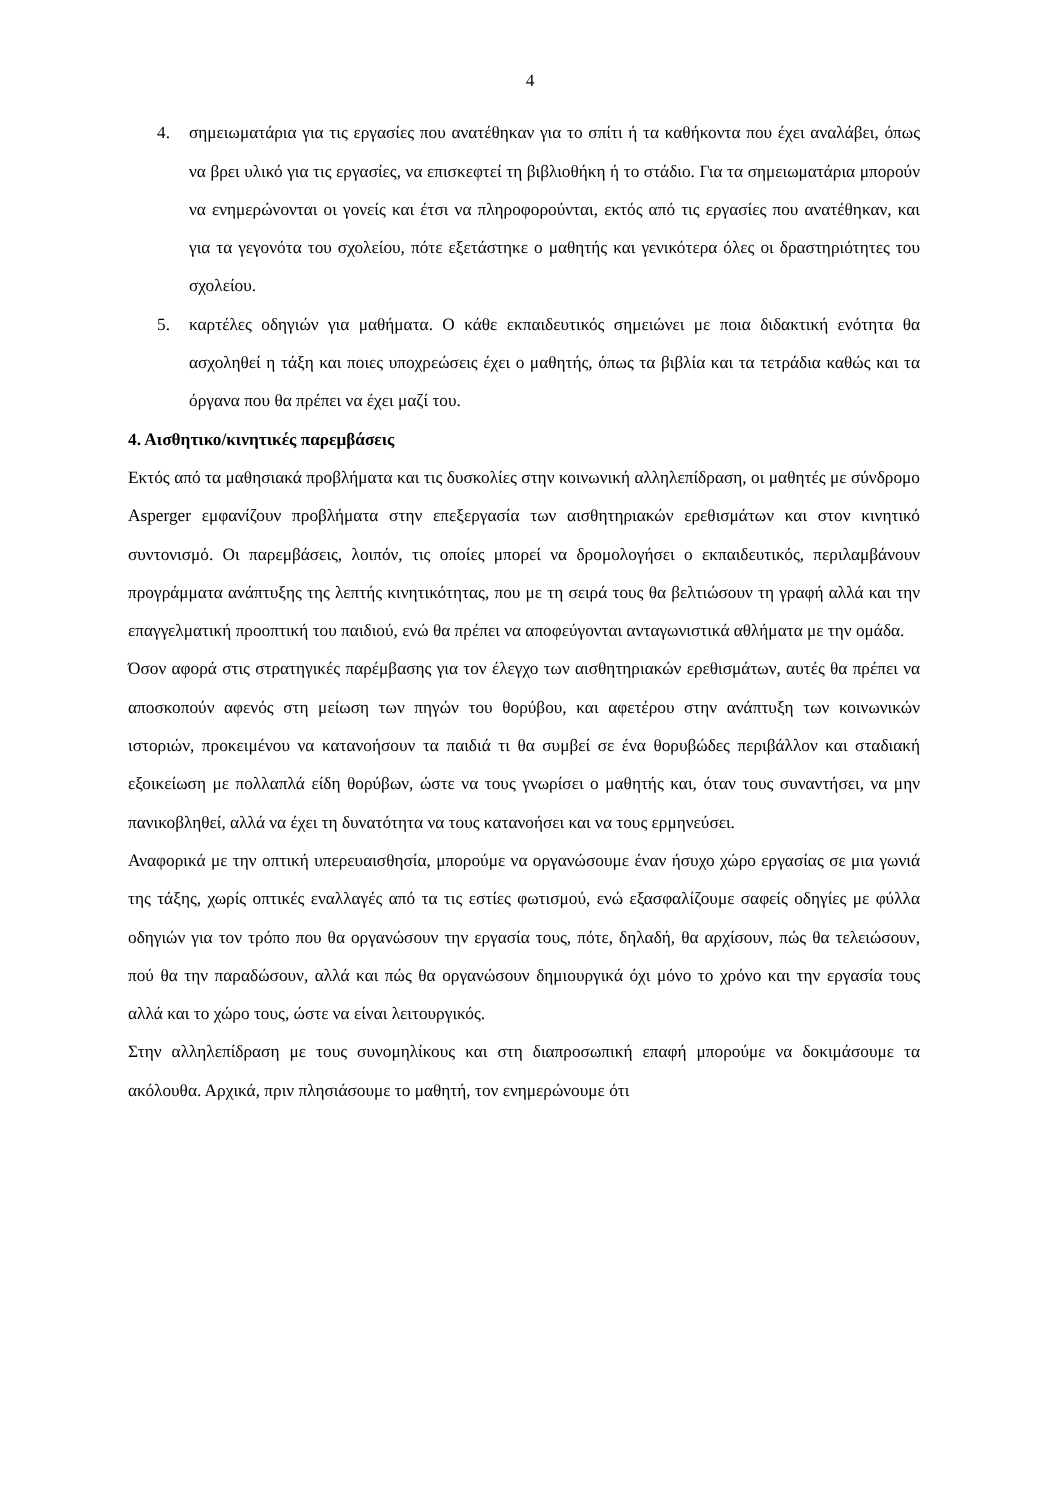4
4. σημειωματάρια για τις εργασίες που ανατέθηκαν για το σπίτι ή τα καθήκοντα που έχει αναλάβει, όπως να βρει υλικό για τις εργασίες, να επισκεφτεί τη βιβλιοθήκη ή το στάδιο. Για τα σημειωματάρια μπορούν να ενημερώνονται οι γονείς και έτσι να πληροφορούνται, εκτός από τις εργασίες που ανατέθηκαν, και για τα γεγονότα του σχολείου, πότε εξετάστηκε ο μαθητής και γενικότερα όλες οι δραστηριότητες του σχολείου.
5. καρτέλες οδηγιών για μαθήματα. Ο κάθε εκπαιδευτικός σημειώνει με ποια διδακτική ενότητα θα ασχοληθεί η τάξη και ποιες υποχρεώσεις έχει ο μαθητής, όπως τα βιβλία και τα τετράδια καθώς και τα όργανα που θα πρέπει να έχει μαζί του.
4. Αισθητικο/κινητικές παρεμβάσεις
Εκτός από τα μαθησιακά προβλήματα και τις δυσκολίες στην κοινωνική αλληλεπίδραση, οι μαθητές με σύνδρομο Asperger εμφανίζουν προβλήματα στην επεξεργασία των αισθητηριακών ερεθισμάτων και στον κινητικό συντονισμό. Οι παρεμβάσεις, λοιπόν, τις οποίες μπορεί να δρομολογήσει ο εκπαιδευτικός, περιλαμβάνουν προγράμματα ανάπτυξης της λεπτής κινητικότητας, που με τη σειρά τους θα βελτιώσουν τη γραφή αλλά και την επαγγελματική προοπτική του παιδιού, ενώ θα πρέπει να αποφεύγονται ανταγωνιστικά αθλήματα με την ομάδα.
Όσον αφορά στις στρατηγικές παρέμβασης για τον έλεγχο των αισθητηριακών ερεθισμάτων, αυτές θα πρέπει να αποσκοπούν αφενός στη μείωση των πηγών του θορύβου, και αφετέρου στην ανάπτυξη των κοινωνικών ιστοριών, προκειμένου να κατανοήσουν τα παιδιά τι θα συμβεί σε ένα θορυβώδες περιβάλλον και σταδιακή εξοικείωση με πολλαπλά είδη θορύβων, ώστε να τους γνωρίσει ο μαθητής και, όταν τους συναντήσει, να μην πανικοβληθεί, αλλά να έχει τη δυνατότητα να τους κατανοήσει και να τους ερμηνεύσει.
Αναφορικά με την οπτική υπερευαισθησία, μπορούμε να οργανώσουμε έναν ήσυχο χώρο εργασίας σε μια γωνιά της τάξης, χωρίς οπτικές εναλλαγές από τα τις εστίες φωτισμού, ενώ εξασφαλίζουμε σαφείς οδηγίες με φύλλα οδηγιών για τον τρόπο που θα οργανώσουν την εργασία τους, πότε, δηλαδή, θα αρχίσουν, πώς θα τελειώσουν, πού θα την παραδώσουν, αλλά και πώς θα οργανώσουν δημιουργικά όχι μόνο το χρόνο και την εργασία τους αλλά και το χώρο τους, ώστε να είναι λειτουργικός.
Στην αλληλεπίδραση με τους συνομηλίκους και στη διαπροσωπική επαφή μπορούμε να δοκιμάσουμε τα ακόλουθα. Αρχικά, πριν πλησιάσουμε το μαθητή, τον ενημερώνουμε ότι